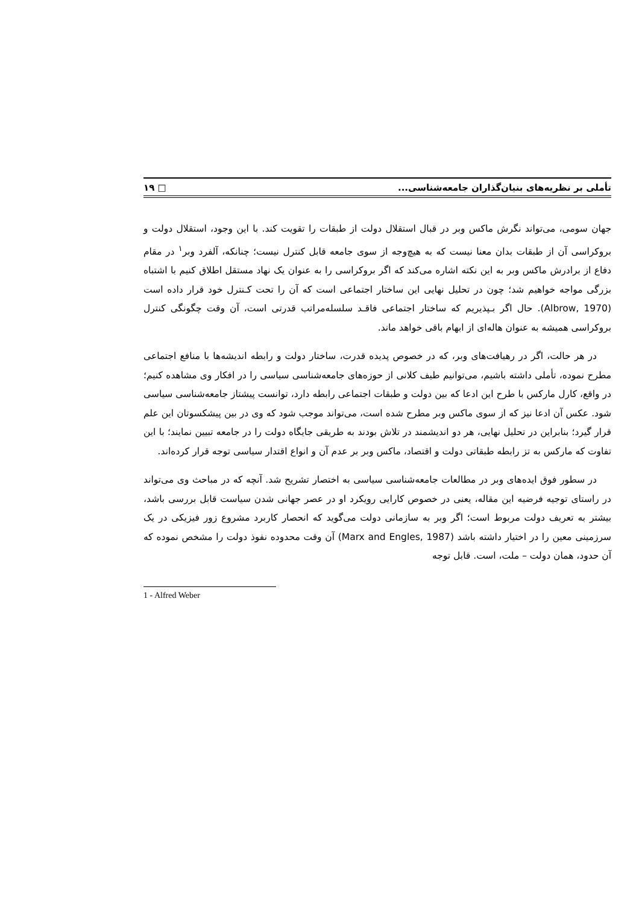تأملی بر نظریه‌های بنیان‌گذاران جامعه‌شناسی... □ ۱۹
جهان سومی، می‌تواند نگرش ماکس وبر در قبال استقلال دولت از طبقات را تقویت کند. با این وجود، استقلال دولت و بروکراسی آن از طبقات بدان معنا نیست که به هیچ‌وجه از سوی جامعه قابل کنترل نیست؛ چنانکه، آلفرد وبر<sup>۱</sup> در مقام دفاع از برادرش ماکس وبر به این نکته اشاره می‌کند که اگر بروکراسی را به عنوان یک نهاد مستقل اطلاق کنیم با اشتباه بزرگی مواجه خواهیم شد؛ چون در تحلیل نهایی این ساختار اجتماعی است که آن را تحت کـنترل خود قرار داده است (Albrow, 1970). حال اگر بـپذیریم که ساختار اجتماعی فاقـد سلسله‌مراتب قدرتی است، آن وقت چگونگی کنترل بروکراسی همیشه به عنوان هاله‌ای از ابهام باقی خواهد ماند.
در هر حالت، اگر در رهیافت‌های وبر، که در خصوص پدیده قدرت، ساختار دولت و رابطه اندیشه‌ها با منافع اجتماعی مطرح نموده، تأملی داشته باشیم، می‌توانیم طیف کلانی از حوزه‌های جامعه‌شناسی سیاسی را در افکار وی مشاهده کنیم؛ در واقع، کارل مارکس با طرح این ادعا که بین دولت و طبقات اجتماعی رابطه دارد، توانست پیشتاز جامعه‌شناسی سیاسی شود. عکس آن ادعا نیز که از سوی ماکس وبر مطرح شده است، می‌تواند موجب شود که وی در بین پیشکسوتان این علم قرار گیرد؛ بنابراین در تحلیل نهایی، هر دو اندیشمند در تلاش بودند به طریقی جایگاه دولت را در جامعه تبیین نمایند؛ با این تفاوت که مارکس به تز رابطه طبقاتی دولت و اقتصاد، ماکس وبر بر عدم آن و انواع اقتدار سیاسی توجه قرار کرده‌اند.
در سطور فوق ایده‌های وبر در مطالعات جامعه‌شناسی سیاسی به اختصار تشریح شد. آنچه که در مباحث وی می‌تواند در راستای توجیه فرضیه این مقاله، یعنی در خصوص کارایی رویکرد او در عصر جهانی شدن سیاست قابل بررسی باشد، بیشتر به تعریف دولت مربوط است؛ اگر وبر به سازمانی دولت می‌گوید که انحصار کاربرد مشروع زور فیزیکی در یک سرزمینی معین را در اختیار داشته باشد (Marx and Engles, 1987) آن وقت محدوده نفوذ دولت را مشخص نموده که آن حدود، همان دولت – ملت، است. قابل توجه
1 - Alfred Weber